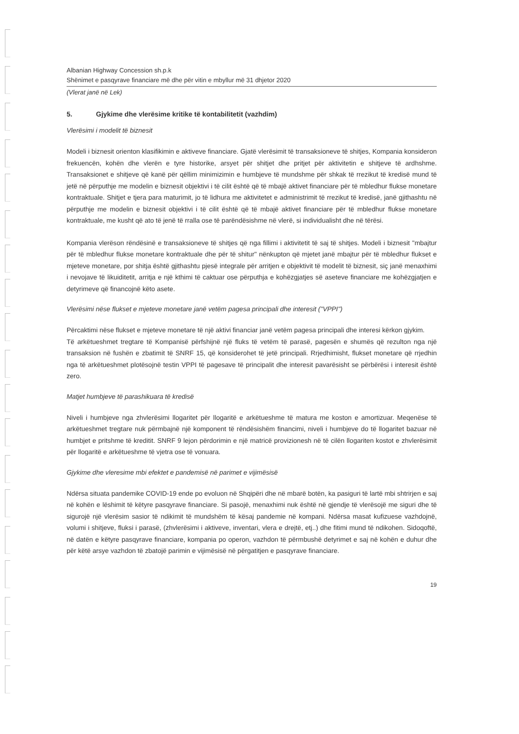Albanian Highway Concession sh.p.k
Shënimet e pasqyrave financiare më dhe për vitin e mbyllur më 31 dhjetor 2020
(Vlerat janë në Lek)
5. Gjykime dhe vlerësime kritike të kontabilitetit (vazhdim)
Vlerësimi i modelit të biznesit
Modeli i biznesit orienton klasifikimin e aktiveve financiare. Gjatë vlerësimit të transaksioneve të shitjes, Kompania konsideron frekuencën, kohën dhe vlerën e tyre historike, arsyet për shitjet dhe pritjet për aktivitetin e shitjeve të ardhshme. Transaksionet e shitjeve që kanë për qëllim minimizimin e humbjeve të mundshme për shkak të rrezikut të kredisë mund të jetë në përputhje me modelin e biznesit objektivi i të cilit është që të mbajë aktivet financiare për të mbledhur flukse monetare kontraktuale. Shitjet e tjera para maturimit, jo të lidhura me aktivitetet e administrimit të rrezikut të kredisë, janë gjithashtu në përputhje me modelin e biznesit objektivi i të cilit është që të mbajë aktivet financiare për të mbledhur flukse monetare kontraktuale, me kusht që ato të jenë të rralla ose të parëndësishme në vlerë, si individualisht dhe në tërësi.
Kompania vlerëson rëndësinë e transaksioneve të shitjes që nga fillimi i aktivitetit të saj të shitjes. Modeli i biznesit "mbajtur për të mbledhur flukse monetare kontraktuale dhe për të shitur" nënkupton që mjetet janë mbajtur për të mbledhur flukset e mjeteve monetare, por shitja është gjithashtu pjesë integrale për arritjen e objektivit të modelit të biznesit, siç janë menaxhimi i nevojave të likuiditetit, arritja e një kthimi të caktuar ose përputhja e kohëzgjatjes së aseteve financiare me kohëzgjatjen e detyrimeve që financojnë këto asete.
Vlerësimi nëse flukset e mjeteve monetare janë vetëm pagesa principali dhe interesit ("VPPI")
Përcaktimi nëse flukset e mjeteve monetare të një aktivi financiar janë vetëm pagesa principali dhe interesi kërkon gjykim.
Të arkëtueshmet tregtare të Kompanisë përfshijnë një fluks të vetëm të parasë, pagesën e shumës që rezulton nga një transaksion në fushën e zbatimit të SNRF 15, që konsiderohet të jetë principali. Rrjedhimisht, flukset monetare që rrjedhin nga të arkëtueshmet plotësojnë testin VPPI të pagesave të principalit dhe interesit pavarësisht se përbërësi i interesit është zero.
Matjet humbjeve të parashikuara të kredisë
Niveli i humbjeve nga zhvlerësimi llogaritet për llogaritë e arkëtueshme të matura me koston e amortizuar. Meqenëse të arkëtueshmet tregtare nuk përmbajnë një komponent të rëndësishëm financimi, niveli i humbjeve do të llogaritet bazuar në humbjet e pritshme të kreditit. SNRF 9 lejon përdorimin e një matricë provizionesh në të cilën llogariten kostot e zhvlerësimit për llogaritë e arkëtueshme të vjetra ose të vonuara.
Gjykime dhe vleresime mbi efektet e pandemisë në parimet e vijimësisë
Ndërsa situata pandemike COVID-19 ende po evoluon në Shqipëri dhe në mbarë botën, ka pasiguri të lartë mbi shtrirjen e saj në kohën e lëshimit të këtyre pasqyrave financiare. Si pasojë, menaxhimi nuk është në gjendje të vlerësojë me siguri dhe të sigurojë një vlerësim sasior të ndikimit të mundshëm të kësaj pandemie në kompani. Ndërsa masat kufizuese vazhdojnë, volumi i shitjeve, fluksi i parasë, (zhvlerësimi i aktiveve, inventari, vlera e drejtë, etj..) dhe fitimi mund të ndikohen. Sidoqoftë, në datën e këtyre pasqyrave financiare, kompania po operon, vazhdon të përmbushë detyrimet e saj në kohën e duhur dhe për këtë arsye vazhdon të zbatojë parimin e vijimësisë në përgatitjen e pasqyrave financiare.
19